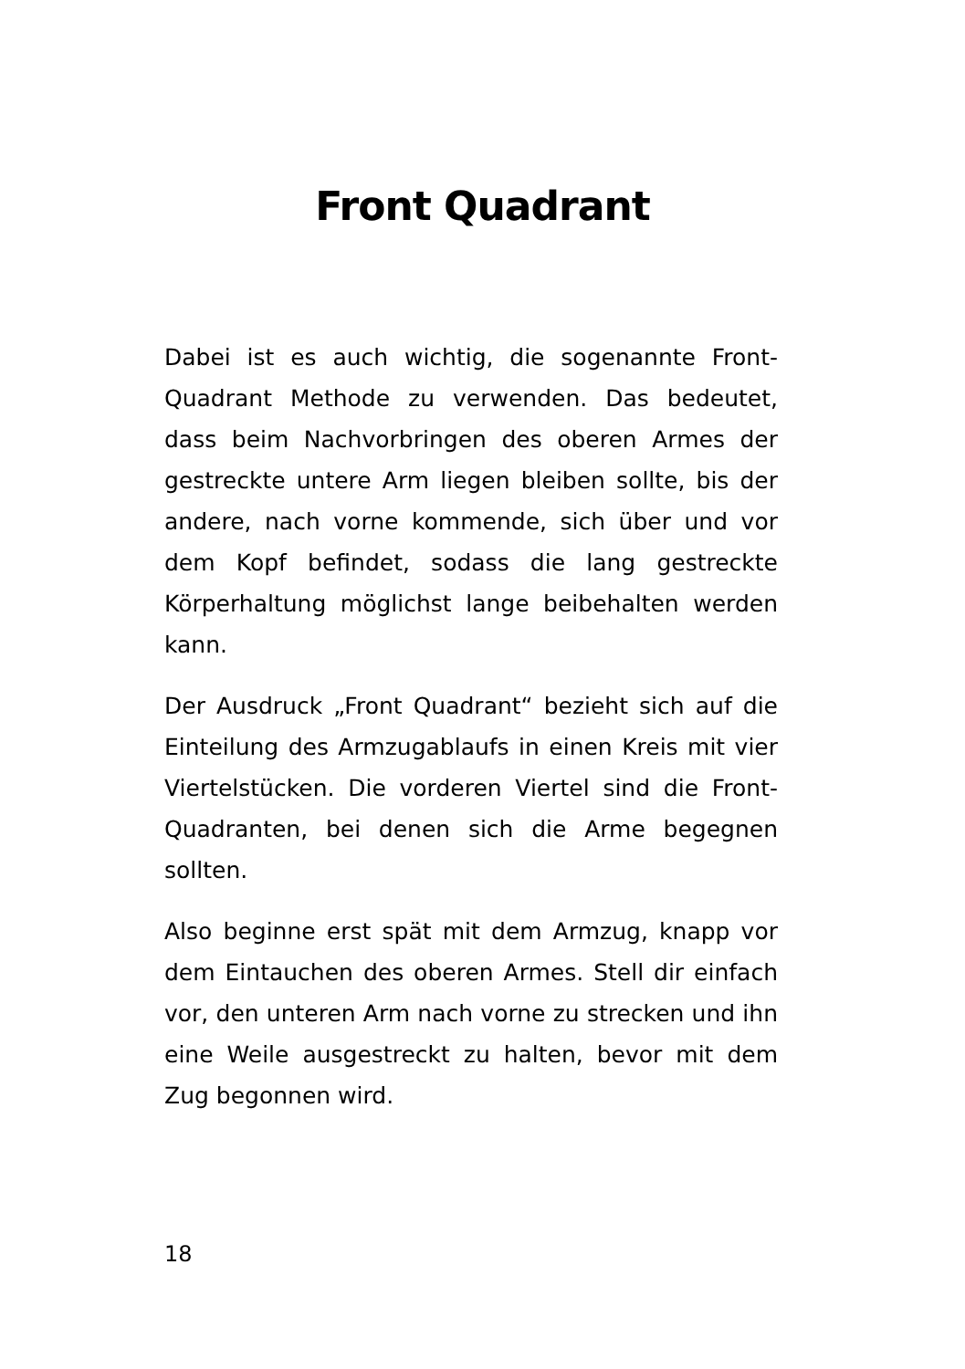Front Quadrant
Dabei ist es auch wichtig, die sogenannte Front-Quadrant Methode zu verwenden. Das bedeutet, dass beim Nachvorbringen des oberen Armes der gestreckte untere Arm liegen bleiben sollte, bis der andere, nach vorne kommende, sich über und vor dem Kopf befindet, sodass die lang gestreckte Körperhaltung möglichst lange beibehalten werden kann.
Der Ausdruck „Front Quadrant“ bezieht sich auf die Einteilung des Armzugablaufs in einen Kreis mit vier Viertelstücken. Die vorderen Viertel sind die Front-Quadranten, bei denen sich die Arme begegnen sollten.
Also beginne erst spät mit dem Armzug, knapp vor dem Eintauchen des oberen Armes. Stell dir einfach vor, den unteren Arm nach vorne zu strecken und ihn eine Weile ausgestreckt zu halten, bevor mit dem Zug begonnen wird.
18